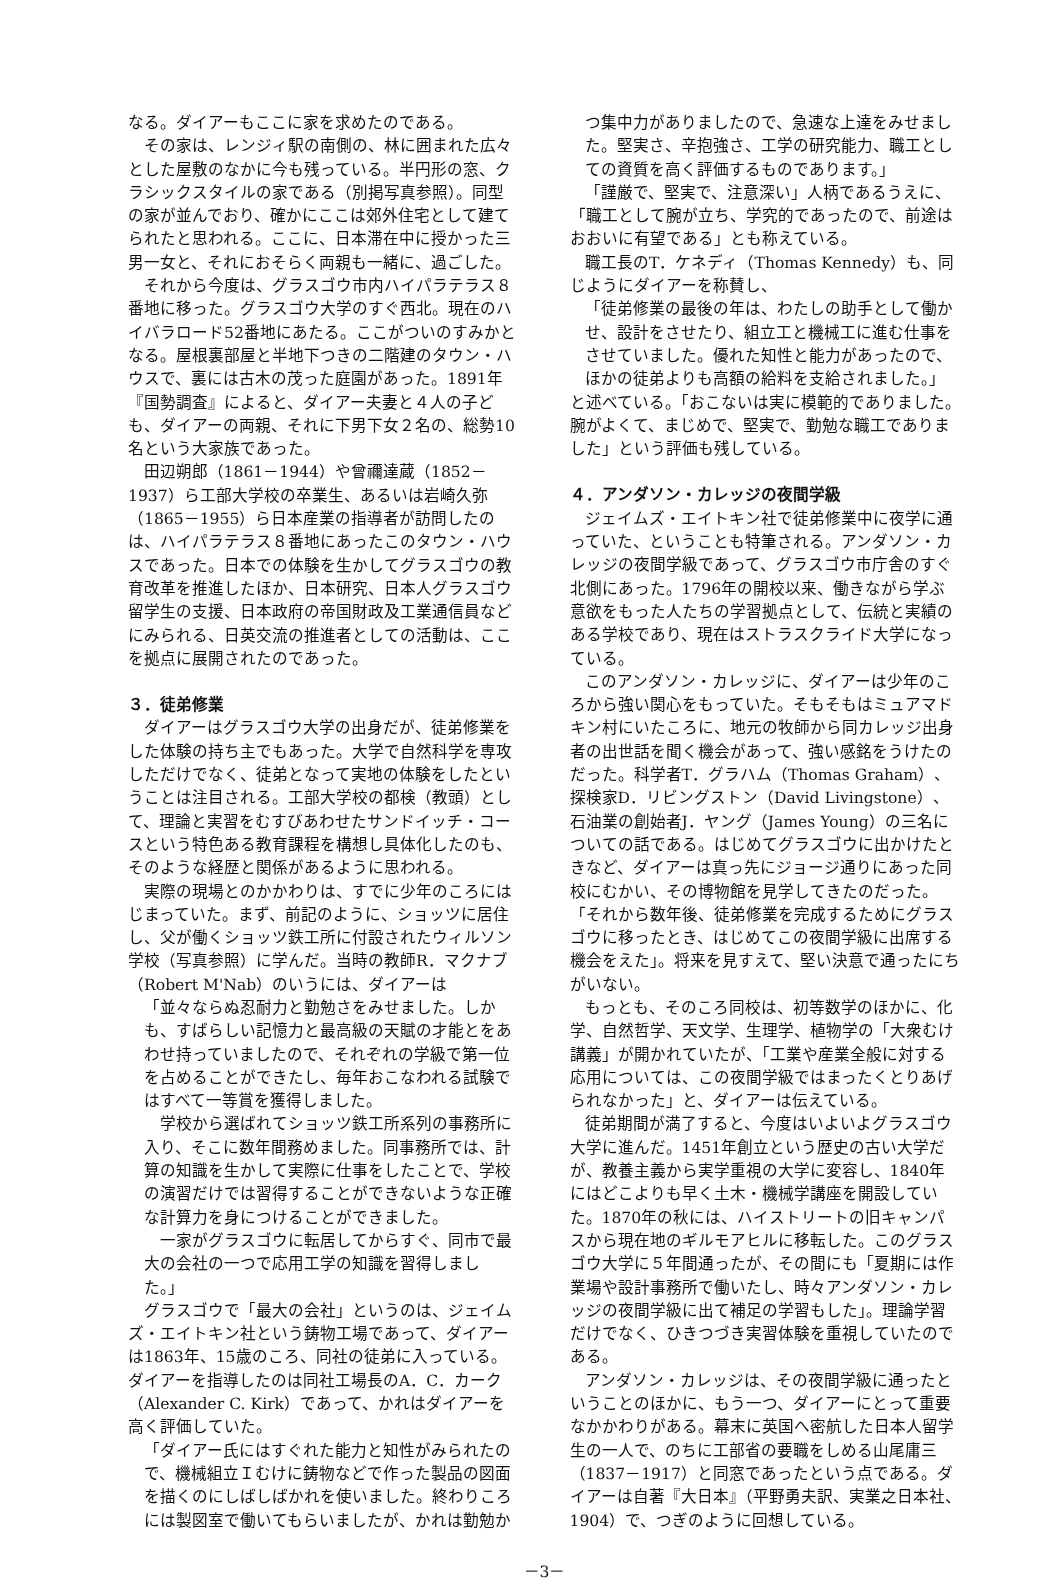なる。ダイアーもここに家を求めたのである。
その家は、レンジィ駅の南側の、林に囲まれた広々とした屋敷のなかに今も残っている。半円形の窓、クラシックスタイルの家である（別掲写真参照）。同型の家が並んでおり、確かにここは郊外住宅として建てられたと思われる。ここに、日本滞在中に授かった三男一女と、それにおそらく両親も一緒に、過ごした。
それから今度は、グラスゴウ市内ハイパラテラス８番地に移った。グラスゴウ大学のすぐ西北。現在のハイバラロード52番地にあたる。ここがついのすみかとなる。屋根裏部屋と半地下つきの二階建のタウン・ハウスで、裏には古木の茂った庭園があった。1891年『国勢調査』によると、ダイアー夫妻と４人の子ども、ダイアーの両親、それに下男下女２名の、総勢10名という大家族であった。
田辺朔郎（1861－1944）や曾禰達蔵（1852－1937）ら工部大学校の卒業生、あるいは岩崎久弥（1865－1955）ら日本産業の指導者が訪問したのは、ハイパラテラス８番地にあったこのタウン・ハウスであった。日本での体験を生かしてグラスゴウの教育改革を推進したほか、日本研究、日本人グラスゴウ留学生の支援、日本政府の帝国財政及工業通信員などにみられる、日英交流の推進者としての活動は、ここを拠点に展開されたのであった。
３．徒弟修業
ダイアーはグラスゴウ大学の出身だが、徒弟修業をした体験の持ち主でもあった。大学で自然科学を専攻しただけでなく、徒弟となって実地の体験をしたということは注目される。工部大学校の都検（教頭）として、理論と実習をむすびあわせたサンドイッチ・コースという特色ある教育課程を構想し具体化したのも、そのような経歴と関係があるように思われる。
実際の現場とのかかわりは、すでに少年のころにはじまっていた。まず、前記のように、ショッツに居住し、父が働くショッツ鉄工所に付設されたウィルソン学校（写真参照）に学んだ。当時の教師R．マクナブ（Robert M'Nab）のいうには、ダイアーは
「並々ならぬ忍耐力と勤勉さをみせました。しかも、すばらしい記憶力と最高級の天賦の才能とをあわせ持っていましたので、それぞれの学級で第一位を占めることができたし、毎年おこなわれる試験ではすべて一等賞を獲得しました。
　学校から選ばれてショッツ鉄工所系列の事務所に入り、そこに数年間務めました。同事務所では、計算の知識を生かして実際に仕事をしたことで、学校の演習だけでは習得することができないような正確な計算力を身につけることができました。
　一家がグラスゴウに転居してからすぐ、同市で最大の会社の一つで応用工学の知識を習得しました。」
グラスゴウで「最大の会社」というのは、ジェイムズ・エイトキン社という鋳物工場であって、ダイアーは1863年、15歳のころ、同社の徒弟に入っている。ダイアーを指導したのは同社工場長のA．C．カーク（Alexander C. Kirk）であって、かれはダイアーを高く評価していた。
「ダイアー氏にはすぐれた能力と知性がみられたので、機械組立Ｉむけに鋳物などで作った製品の図面を描くのにしばしばかれを使いました。終わりころには製図室で働いてもらいましたが、かれは勤勉か
つ集中力がありましたので、急速な上達をみせました。堅実さ、辛抱強さ、工学の研究能力、職工としての資質を高く評価するものであります。」
「謹厳で、堅実で、注意深い」人柄であるうえに、「職工として腕が立ち、学究的であったので、前途はおおいに有望である」とも称えている。
職工長のT．ケネディ（Thomas Kennedy）も、同じようにダイアーを称賛し、
「徒弟修業の最後の年は、わたしの助手として働かせ、設計をさせたり、組立工と機械工に進む仕事をさせていました。優れた知性と能力があったので、ほかの徒弟よりも高額の給料を支給されました。」
と述べている。「おこないは実に模範的でありました。腕がよくて、まじめで、堅実で、勤勉な職工でありました」という評価も残している。
４．アンダソン・カレッジの夜間学級
ジェイムズ・エイトキン社で徒弟修業中に夜学に通っていた、ということも特筆される。アンダソン・カレッジの夜間学級であって、グラスゴウ市庁舎のすぐ北側にあった。1796年の開校以来、働きながら学ぶ意欲をもった人たちの学習拠点として、伝統と実績のある学校であり、現在はストラスクライド大学になっている。
このアンダソン・カレッジに、ダイアーは少年のころから強い関心をもっていた。そもそもはミュアマドキン村にいたころに、地元の牧師から同カレッジ出身者の出世話を聞く機会があって、強い感銘をうけたのだった。科学者T．グラハム（Thomas Graham）、探検家D．リビングストン（David Livingstone）、石油業の創始者J．ヤング（James Young）の三名についての話である。はじめてグラスゴウに出かけたときなど、ダイアーは真っ先にジョージ通りにあった同校にむかい、その博物館を見学してきたのだった。「それから数年後、徒弟修業を完成するためにグラスゴウに移ったとき、はじめてこの夜間学級に出席する機会をえた」。将来を見すえて、堅い決意で通ったにちがいない。
もっとも、そのころ同校は、初等数学のほかに、化学、自然哲学、天文学、生理学、植物学の「大衆むけ講義」が開かれていたが、「工業や産業全般に対する応用については、この夜間学級ではまったくとりあげられなかった」と、ダイアーは伝えている。
徒弟期間が満了すると、今度はいよいよグラスゴウ大学に進んだ。1451年創立という歴史の古い大学だが、教養主義から実学重視の大学に変容し、1840年にはどこよりも早く土木・機械学講座を開設していた。1870年の秋には、ハイストリートの旧キャンパスから現在地のギルモアヒルに移転した。このグラスゴウ大学に５年間通ったが、その間にも「夏期には作業場や設計事務所で働いたし、時々アンダソン・カレッジの夜間学級に出て補足の学習もした」。理論学習だけでなく、ひきつづき実習体験を重視していたのである。
アンダソン・カレッジは、その夜間学級に通ったということのほかに、もう一つ、ダイアーにとって重要なかかわりがある。幕末に英国へ密航した日本人留学生の一人で、のちに工部省の要職をしめる山尾庸三（1837－1917）と同窓であったという点である。ダイアーは自著『大日本』（平野勇夫訳、実業之日本社、1904）で、つぎのように回想している。
－3－